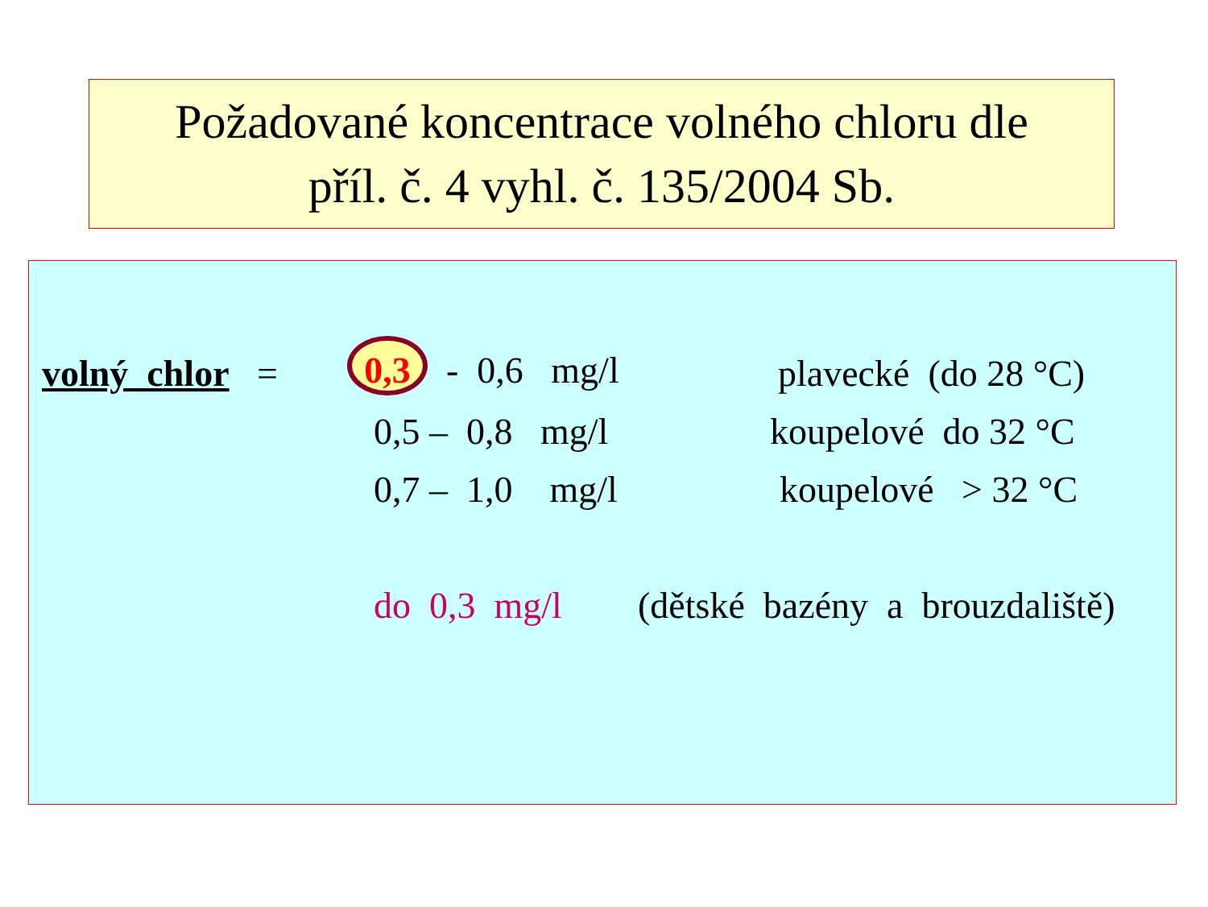Požadované koncentrace volného chloru dle
příl. č. 4 vyhl. č. 135/2004 Sb.
volný chlor =
0,3 - 0,6 mg/l
plavecké (do 28 °C)
0,5 – 0,8 mg/l
koupelové do 32 °C
0,7 – 1,0 mg/l
koupelové > 32 °C
do 0,3 mg/l
(dětské bazény a brouzdaliště)